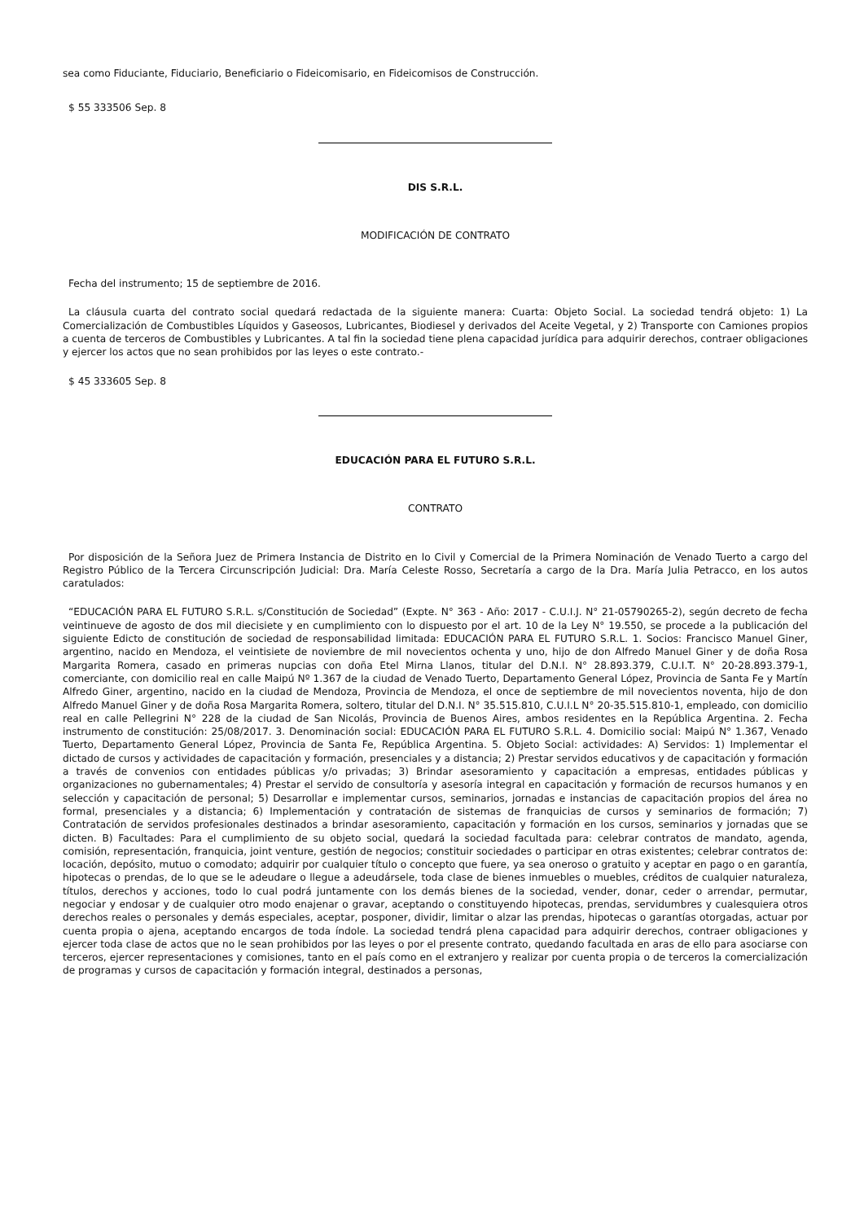sea como Fiduciante, Fiduciario, Beneficiario o Fideicomisario, en Fideicomisos de Construcción.
$ 55 333506 Sep. 8
DIS S.R.L.
MODIFICACIÓN DE CONTRATO
Fecha del instrumento; 15 de septiembre de 2016.
La cláusula cuarta del contrato social quedará redactada de la siguiente manera: Cuarta: Objeto Social. La sociedad tendrá objeto: 1) La Comercialización de Combustibles Líquidos y Gaseosos, Lubricantes, Biodiesel y derivados del Aceite Vegetal, y 2) Transporte con Camiones propios a cuenta de terceros de Combustibles y Lubricantes. A tal fin la sociedad tiene plena capacidad jurídica para adquirir derechos, contraer obligaciones y ejercer los actos que no sean prohibidos por las leyes o este contrato.-
$ 45 333605 Sep. 8
EDUCACIÓN PARA EL FUTURO S.R.L.
CONTRATO
Por disposición de la Señora Juez de Primera Instancia de Distrito en lo Civil y Comercial de la Primera Nominación de Venado Tuerto a cargo del Registro Público de la Tercera Circunscripción Judicial: Dra. María Celeste Rosso, Secretaría a cargo de la Dra. María Julia Petracco, en los autos caratulados:
“EDUCACIÓN PARA EL FUTURO S.R.L. s/Constitución de Sociedad” (Expte. N° 363 - Año: 2017 - C.U.I.J. N° 21-05790265-2), según decreto de fecha veintinueve de agosto de dos mil diecisiete y en cumplimiento con lo dispuesto por el art. 10 de la Ley N° 19.550, se procede a la publicación del siguiente Edicto de constitución de sociedad de responsabilidad limitada: EDUCACIÓN PARA EL FUTURO S.R.L. 1. Socios: Francisco Manuel Giner, argentino, nacido en Mendoza, el veintisiete de noviembre de mil novecientos ochenta y uno, hijo de don Alfredo Manuel Giner y de doña Rosa Margarita Romera, casado en primeras nupcias con doña Etel Mirna Llanos, titular del D.N.I. N° 28.893.379, C.U.I.T. N° 20-28.893.379-1, comerciante, con domicilio real en calle Maipú Nº 1.367 de la ciudad de Venado Tuerto, Departamento General López, Provincia de Santa Fe y Martín Alfredo Giner, argentino, nacido en la ciudad de Mendoza, Provincia de Mendoza, el once de septiembre de mil novecientos noventa, hijo de don Alfredo Manuel Giner y de doña Rosa Margarita Romera, soltero, titular del D.N.I. N° 35.515.810, C.U.I.L N° 20-35.515.810-1, empleado, con domicilio real en calle Pellegrini N° 228 de la ciudad de San Nicolás, Provincia de Buenos Aires, ambos residentes en la República Argentina. 2. Fecha instrumento de constitución: 25/08/2017. 3. Denominación social: EDUCACIÓN PARA EL FUTURO S.R.L. 4. Domicilio social: Maipú N° 1.367, Venado Tuerto, Departamento General López, Provincia de Santa Fe, República Argentina. 5. Objeto Social: actividades: A) Servidos: 1) Implementar el dictado de cursos y actividades de capacitación y formación, presenciales y a distancia; 2) Prestar servidos educativos y de capacitación y formación a través de convenios con entidades públicas y/o privadas; 3) Brindar asesoramiento y capacitación a empresas, entidades públicas y organizaciones no gubernamentales; 4) Prestar el servido de consultoría y asesoría integral en capacitación y formación de recursos humanos y en selección y capacitación de personal; 5) Desarrollar e implementar cursos, seminarios, jornadas e instancias de capacitación propios del área no formal, presenciales y a distancia; 6) Implementación y contratación de sistemas de franquicias de cursos y seminarios de formación; 7) Contratación de servidos profesionales destinados a brindar asesoramiento, capacitación y formación en los cursos, seminarios y jornadas que se dicten. B) Facultades: Para el cumplimiento de su objeto social, quedará la sociedad facultada para: celebrar contratos de mandato, agenda, comisión, representación, franquicia, joint venture, gestión de negocios; constituir sociedades o participar en otras existentes; celebrar contratos de: locación, depósito, mutuo o comodato; adquirir por cualquier título o concepto que fuere, ya sea oneroso o gratuito y aceptar en pago o en garantía, hipotecas o prendas, de lo que se le adeudare o llegue a adeudársele, toda clase de bienes inmuebles o muebles, créditos de cualquier naturaleza, títulos, derechos y acciones, todo lo cual podrá juntamente con los demás bienes de la sociedad, vender, donar, ceder o arrendar, permutar, negociar y endosar y de cualquier otro modo enajenar o gravar, aceptando o constituyendo hipotecas, prendas, servidumbres y cualesquiera otros derechos reales o personales y demás especiales, aceptar, posponer, dividir, limitar o alzar las prendas, hipotecas o garantías otorgadas, actuar por cuenta propia o ajena, aceptando encargos de toda índole. La sociedad tendrá plena capacidad para adquirir derechos, contraer obligaciones y ejercer toda clase de actos que no le sean prohibidos por las leyes o por el presente contrato, quedando facultada en aras de ello para asociarse con terceros, ejercer representaciones y comisiones, tanto en el país como en el extranjero y realizar por cuenta propia o de terceros la comercialización de programas y cursos de capacitación y formación integral, destinados a personas,